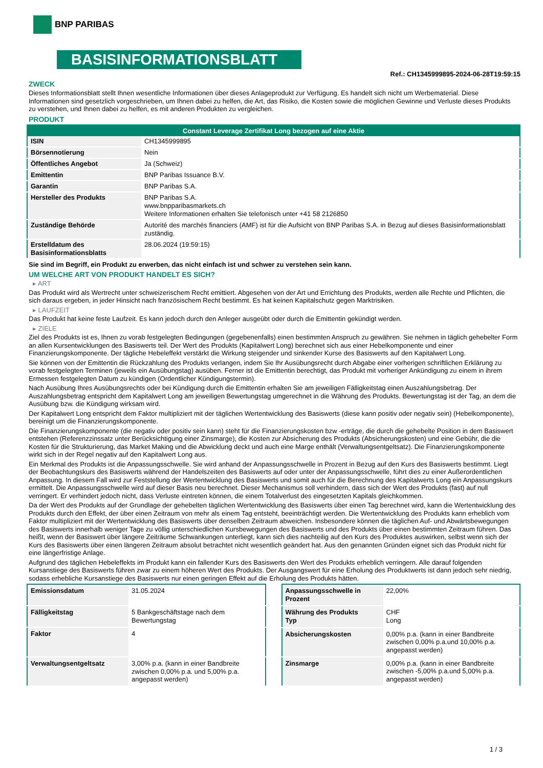BNP PARIBAS
BASISINFORMATIONSBLATT
Ref.: CH1345999895-2024-06-28T19:59:15
ZWECK
Dieses Informationsblatt stellt Ihnen wesentliche Informationen über dieses Anlageprodukt zur Verfügung. Es handelt sich nicht um Werbematerial. Diese Informationen sind gesetzlich vorgeschrieben, um Ihnen dabei zu helfen, die Art, das Risiko, die Kosten sowie die möglichen Gewinne und Verluste dieses Produkts zu verstehen, und Ihnen dabei zu helfen, es mit anderen Produkten zu vergleichen.
PRODUKT
| Constant Leverage Zertifikat Long bezogen auf eine Aktie | |
| --- | --- |
| ISIN | CH1345999895 |
| Börsennotierung | Nein |
| Öffentliches Angebot | Ja (Schweiz) |
| Emittentin | BNP Paribas Issuance B.V. |
| Garantin | BNP Paribas S.A. |
| Hersteller des Produkts | BNP Paribas S.A. www.bnpparibasmarkets.ch Weitere Informationen erhalten Sie telefonisch unter +41 58 2126850 |
| Zuständige Behörde | Autorité des marchés financiers (AMF) ist für die Aufsicht von BNP Paribas S.A. in Bezug auf dieses Basisinformationsblatt zuständig. |
| Erstelldatum des Basisinformationsblatts | 28.06.2024 (19:59:15) |
Sie sind im Begriff, ein Produkt zu erwerben, das nicht einfach ist und schwer zu verstehen sein kann.
UM WELCHE ART VON PRODUKT HANDELT ES SICH?
▸ ART
Das Produkt wird als Wertrecht unter schweizerischem Recht emittiert. Abgesehen von der Art und Errichtung des Produkts, werden alle Rechte und Pflichten, die sich daraus ergeben, in jeder Hinsicht nach französischem Recht bestimmt. Es hat keinen Kapitalschutz gegen Marktrisiken.
▸ LAUFZEIT
Das Produkt hat keine feste Laufzeit. Es kann jedoch durch den Anleger ausgeübt oder durch die Emittentin gekündigt werden.
▸ ZIELE
Ziel des Produkts ist es, Ihnen zu vorab festgelegten Bedingungen (gegebenenfalls) einen bestimmten Anspruch zu gewähren. Sie nehmen in täglich gehebelter Form an allen Kursentwicklungen des Basiswerts teil. Der Wert des Produkts (Kapitalwert Long) berechnet sich aus einer Hebelkomponente und einer Finanzierungskomponente. Der tägliche Hebeleffekt verstärkt die Wirkung steigender und sinkender Kurse des Basiswerts auf den Kapitalwert Long.
Sie können von der Emittentin die Rückzahlung des Produkts verlangen, indem Sie Ihr Ausübungsrecht durch Abgabe einer vorherigen schriftlichen Erklärung zu vorab festgelegten Terminen (jeweils ein Ausübungstag) ausüben. Ferner ist die Emittentin berechtigt, das Produkt mit vorheriger Ankündigung zu einem in ihrem Ermessen festgelegten Datum zu kündigen (Ordentlicher Kündigungstermin).
Nach Ausübung Ihres Ausübungsrechts oder bei Kündigung durch die Emittentin erhalten Sie am jeweiligen Fälligkeitstag einen Auszahlungsbetrag. Der Auszahlungsbetrag entspricht dem Kapitalwert Long am jeweiligen Bewertungstag umgerechnet in die Währung des Produkts. Bewertungstag ist der Tag, an dem die Ausübung bzw. die Kündigung wirksam wird.
Der Kapitalwert Long entspricht dem Faktor multipliziert mit der täglichen Wertentwicklung des Basiswerts (diese kann positiv oder negativ sein) (Hebelkomponente), bereinigt um die Finanzierungskomponente.
Die Finanzierungskomponente (die negativ oder positiv sein kann) steht für die Finanzierungskosten bzw -erträge, die durch die gehebelte Position in dem Basiswert entstehen (Referenzzinssatz unter Berücksichtigung einer Zinsmarge), die Kosten zur Absicherung des Produkts (Absicherungskosten) und eine Gebühr, die die Kosten für die Strukturierung, das Market Making und die Abwicklung deckt und auch eine Marge enthält (Verwaltungsentgeltsatz). Die Finanzierungskomponente wirkt sich in der Regel negativ auf den Kapitalwert Long aus.
Ein Merkmal des Produkts ist die Anpassungsschwelle. Sie wird anhand der Anpassungsschwelle in Prozent in Bezug auf den Kurs des Basiswerts bestimmt. Liegt der Beobachtungskurs des Basiswerts während der Handelszeiten des Basiswerts auf oder unter der Anpassungsschwelle, führt dies zu einer Außerordentlichen Anpassung. In diesem Fall wird zur Feststellung der Wertentwicklung des Basiswerts und somit auch für die Berechnung des Kapitalwerts Long ein Anpassungskurs ermittelt. Die Anpassungsschwelle wird auf dieser Basis neu berechnet. Dieser Mechanismus soll verhindern, dass sich der Wert des Produkts (fast) auf null verringert. Er verhindert jedoch nicht, dass Verluste eintreten können, die einem Totalverlust des eingesetzten Kapitals gleichkommen.
Da der Wert des Produkts auf der Grundlage der gehebelten täglichen Wertentwicklung des Basiswerts über einen Tag berechnet wird, kann die Wertentwicklung des Produkts durch den Effekt, der über einen Zeitraum von mehr als einem Tag entsteht, beeinträchtigt werden. Die Wertentwicklung des Produkts kann erheblich vom Faktor multipliziert mit der Wertentwicklung des Basiswerts über denselben Zeitraum abweichen. Insbesondere können die täglichen Auf- und Abwärtsbewegungen des Basiswerts innerhalb weniger Tage zu völlig unterschiedlichen Kursbewegungen des Basiswerts und des Produkts über einen bestimmten Zeitraum führen. Das heißt, wenn der Basiswert über längere Zeiträume Schwankungen unterliegt, kann sich dies nachteilig auf den Kurs des Produktes auswirken, selbst wenn sich der Kurs des Basiswerts über einen längeren Zeitraum absolut betrachtet nicht wesentlich geändert hat. Aus den genannten Gründen eignet sich das Produkt nicht für eine längerfristige Anlage.
Aufgrund des täglichen Hebeleffekts im Produkt kann ein fallender Kurs des Basiswerts den Wert des Produkts erheblich verringern. Alle darauf folgenden Kursanstiege des Basiswerts führen zwar zu einem höheren Wert des Produkts. Der Ausgangswert für eine Erholung des Produktwerts ist dann jedoch sehr niedrig, sodass erhebliche Kursanstiege des Basiswerts nur einen geringen Effekt auf die Erholung des Produkts hätten.
| Emissionsdatum | 31.05.2024 |
| Fälligkeitstag | 5 Bankgeschäftstage nach dem Bewertungstag |
| Faktor | 4 |
| Verwaltungsentgeltsatz | 3,00% p.a. (kann in einer Bandbreite zwischen 0,00% p.a. und 5,00% p.a. angepasst werden) |
| Anpassungsschwelle in Prozent | 22,00% |
| Währung des Produkts Typ | CHF Long |
| Absicherungskosten | 0,00% p.a. (kann in einer Bandbreite zwischen 0,00% p.a.und 10,00% p.a. angepasst werden) |
| Zinsmarge | 0,00% p.a. (kann in einer Bandbreite zwischen -5,00% p.a.und 5,00% p.a. angepasst werden) |
1 / 3